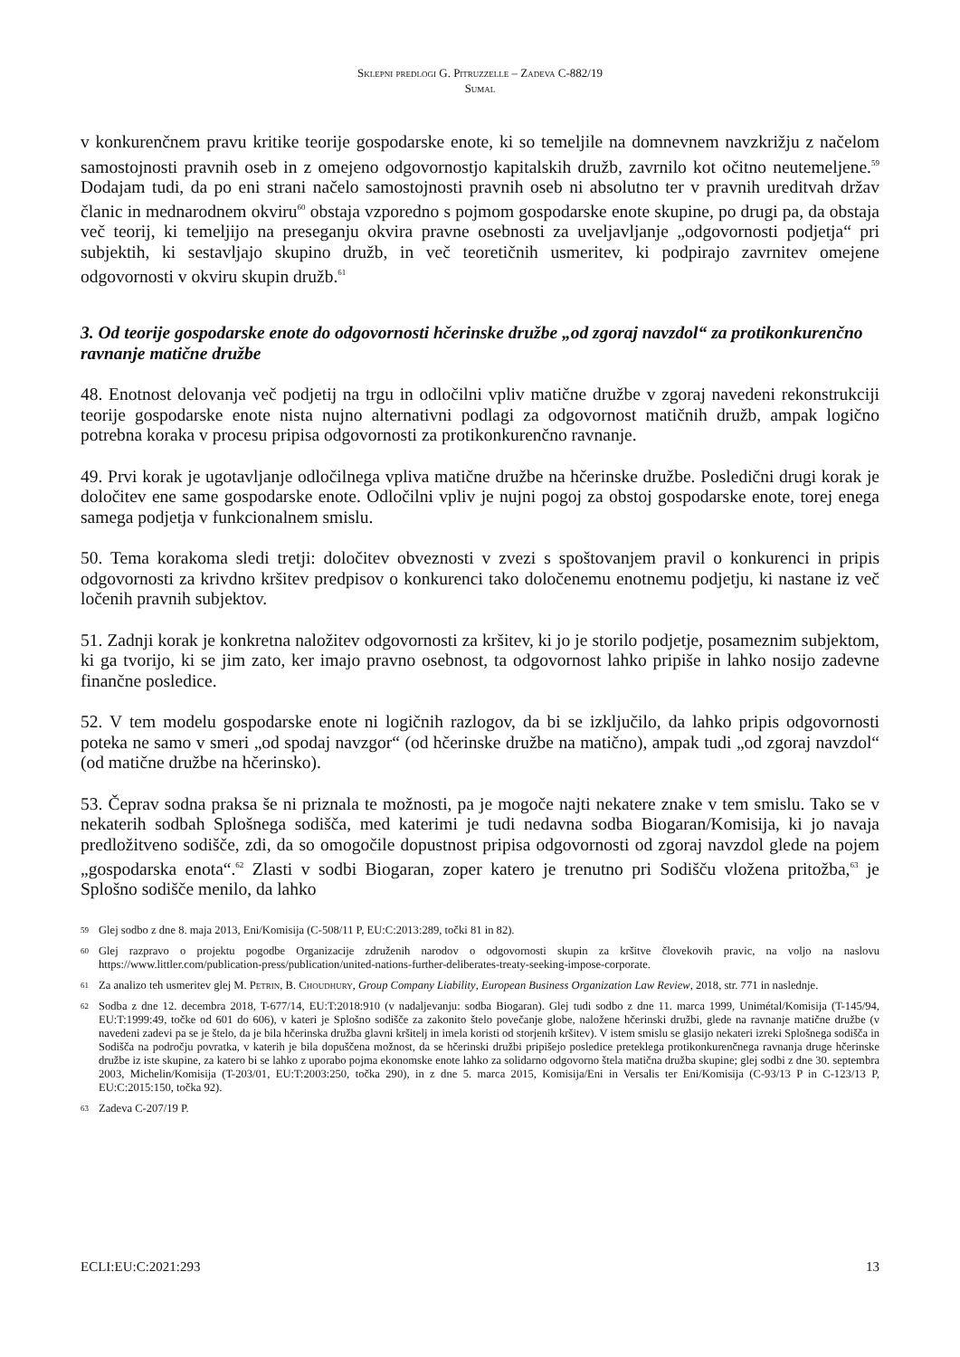Sklepni predlogi G. Pitruzzelle – Zadeva C-882/19
Sumal
v konkurenčnem pravu kritike teorije gospodarske enote, ki so temeljile na domnevnem navzkrižju z načelom samostojnosti pravnih oseb in z omejeno odgovornostjo kapitalskih družb, zavrnilo kot očitno neutemeljene.<sup>59</sup> Dodajam tudi, da po eni strani načelo samostojnosti pravnih oseb ni absolutno ter v pravnih ureditvah držav članic in mednarodnem okviru<sup>60</sup> obstaja vzporedno s pojmom gospodarske enote skupine, po drugi pa, da obstaja več teorij, ki temeljijo na preseganju okvira pravne osebnosti za uveljavljanje „odgovornosti podjetja“ pri subjektih, ki sestavljajo skupino družb, in več teoretičnih usmeritev, ki podpirajo zavrnitev omejene odgovornosti v okviru skupin družb.<sup>61</sup>
3. Od teorije gospodarske enote do odgovornosti hčerinske družbe „od zgoraj navzdol“ za protikonkurenčno ravnanje matične družbe
48. Enotnost delovanja več podjetij na trgu in odločilni vpliv matične družbe v zgoraj navedeni rekonstrukciji teorije gospodarske enote nista nujno alternativni podlagi za odgovornost matičnih družb, ampak logično potrebna koraka v procesu pripisa odgovornosti za protikonkurenčno ravnanje.
49. Prvi korak je ugotavljanje odločilnega vpliva matične družbe na hčerinske družbe. Posledični drugi korak je določitev ene same gospodarske enote. Odločilni vpliv je nujni pogoj za obstoj gospodarske enote, torej enega samega podjetja v funkcionalnem smislu.
50. Tema korakoma sledi tretji: določitev obveznosti v zvezi s spoštovanjem pravil o konkurenci in pripis odgovornosti za krivdno kršitev predpisov o konkurenci tako določenemu enotnemu podjetju, ki nastane iz več ločenih pravnih subjektov.
51. Zadnji korak je konkretna naložitev odgovornosti za kršitev, ki jo je storilo podjetje, posameznim subjektom, ki ga tvorijo, ki se jim zato, ker imajo pravno osebnost, ta odgovornost lahko pripiše in lahko nosijo zadevne finančne posledice.
52. V tem modelu gospodarske enote ni logičnih razlogov, da bi se izključilo, da lahko pripis odgovornosti poteka ne samo v smeri „od spodaj navzgor“ (od hčerinske družbe na matično), ampak tudi „od zgoraj navzdol“ (od matične družbe na hčerinsko).
53. Čeprav sodna praksa še ni priznala te možnosti, pa je mogoče najti nekatere znake v tem smislu. Tako se v nekaterih sodbah Splošnega sodišča, med katerimi je tudi nedavna sodba Biogaran/Komisija, ki jo navaja predložitveno sodišče, zdi, da so omogočile dopustnost pripisa odgovornosti od zgoraj navzdol glede na pojem „gospodarska enota“.<sup>62</sup> Zlasti v sodbi Biogaran, zoper katero je trenutno pri Sodišču vložena pritožba,<sup>63</sup> je Splošno sodišče menilo, da lahko
59 Glej sodbo z dne 8. maja 2013, Eni/Komisija (C-508/11 P, EU:C:2013:289, točki 81 in 82).
60 Glej razpravo o projektu pogodbe Organizacije združenih narodov o odgovornosti skupin za kršitve človekovih pravic, na voljo na naslovu https://www.littler.com/publication-press/publication/united-nations-further-deliberates-treaty-seeking-impose-corporate.
61 Za analizo teh usmeritev glej M. Petrin, B. Choudhury, Group Company Liability, European Business Organization Law Review, 2018, str. 771 in naslednje.
62 Sodba z dne 12. decembra 2018, T-677/14, EU:T:2018:910 (v nadaljevanju: sodba Biogaran). Glej tudi sodbo z dne 11. marca 1999, Unimétal/Komisija (T-145/94, EU:T:1999:49, točke od 601 do 606), v kateri je Splošno sodišče za zakonito štelo povečanje globe, naložene hčerinski družbi, glede na ravnanje matične družbe (v navedeni zadevi pa se je štelo, da je bila hčerinska družba glavni kršitelj in imela koristi od storjenih kršitev). V istem smislu se glasijo nekateri izreki Splošnega sodišča in Sodišča na področju povratka, v katerih je bila dopuščena možnost, da se hčerinski družbi pripišejo posledice preteklega protikonkurenčnega ravnanja druge hčerinske družbe iz iste skupine, za katero bi se lahko z uporabo pojma ekonomske enote lahko za solidarno odgovorno štela matična družba skupine; glej sodbi z dne 30. septembra 2003, Michelin/Komisija (T-203/01, EU:T:2003:250, točka 290), in z dne 5. marca 2015, Komisija/Eni in Versalis ter Eni/Komisija (C-93/13 P in C-123/13 P, EU:C:2015:150, točka 92).
63 Zadeva C-207/19 P.
ECLI:EU:C:2021:293 13